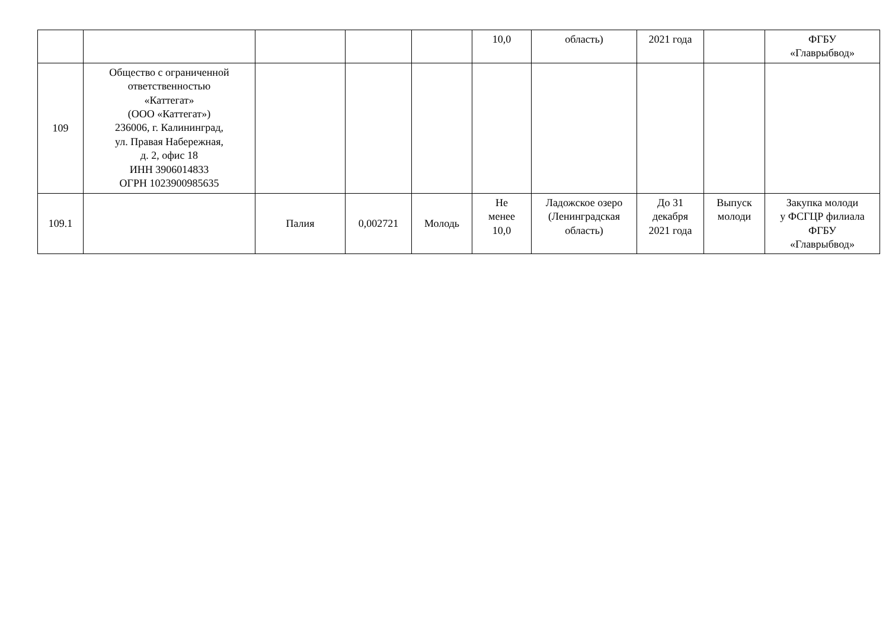| | | | | | 10,0 | область) | 2021 года | | ФГБУ «Главрыбвод» |
| 109 | Общество с ограниченной ответственностью «Каттегат» (ООО «Каттегат») 236006, г. Калининград, ул. Правая Набережная, д. 2, офис 18 ИНН 3906014833 ОГРН 1023900985635 | | | | | | | | |
| 109.1 | | Палия | 0,002721 | Молодь | Не менее 10,0 | Ладожское озеро (Ленинградская область) | До 31 декабря 2021 года | Выпуск молоди | Закупка молоди у ФСГЦР филиала ФГБУ «Главрыбвод» |